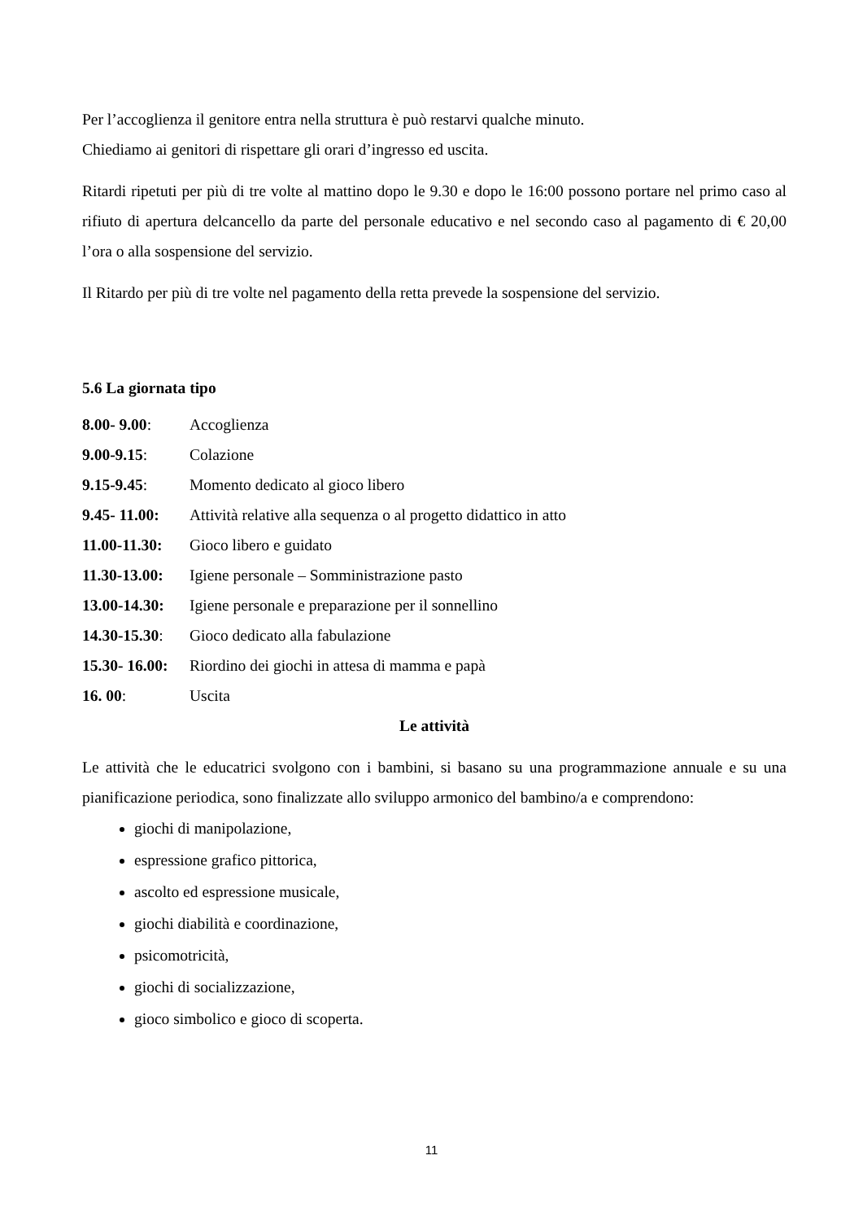Per l’accoglienza il genitore entra nella struttura è può restarvi qualche minuto.
Chiediamo ai genitori di rispettare gli orari d’ingresso ed uscita.
Ritardi ripetuti per più di tre volte al mattino dopo le 9.30 e dopo le 16:00 possono portare nel primo caso al rifiuto di apertura delcancello da parte del personale educativo e nel secondo caso al pagamento di € 20,00 l’ora o alla sospensione del servizio.
Il Ritardo per più di tre volte nel pagamento della retta prevede la sospensione del servizio.
5.6 La giornata tipo
8.00- 9.00: Accoglienza
9.00-9.15: Colazione
9.15-9.45: Momento dedicato al gioco libero
9.45- 11.00: Attività relative alla sequenza o al progetto didattico in atto
11.00-11.30: Gioco libero e guidato
11.30-13.00: Igiene personale – Somministrazione pasto
13.00-14.30: Igiene personale e preparazione per il sonnellino
14.30-15.30: Gioco dedicato alla fabulazione
15.30- 16.00: Riordino dei giochi in attesa di mamma e papà
16. 00: Uscita
Le attività
Le attività che le educatrici svolgono con i bambini, si basano su una programmazione annuale e su una pianificazione periodica, sono finalizzate allo sviluppo armonico del bambino/a e comprendono:
giochi di manipolazione,
espressione grafico pittorica,
ascolto ed espressione musicale,
giochi diabilità e coordinazione,
psicomotricità,
giochi di socializzazione,
gioco simbolico e gioco di scoperta.
11